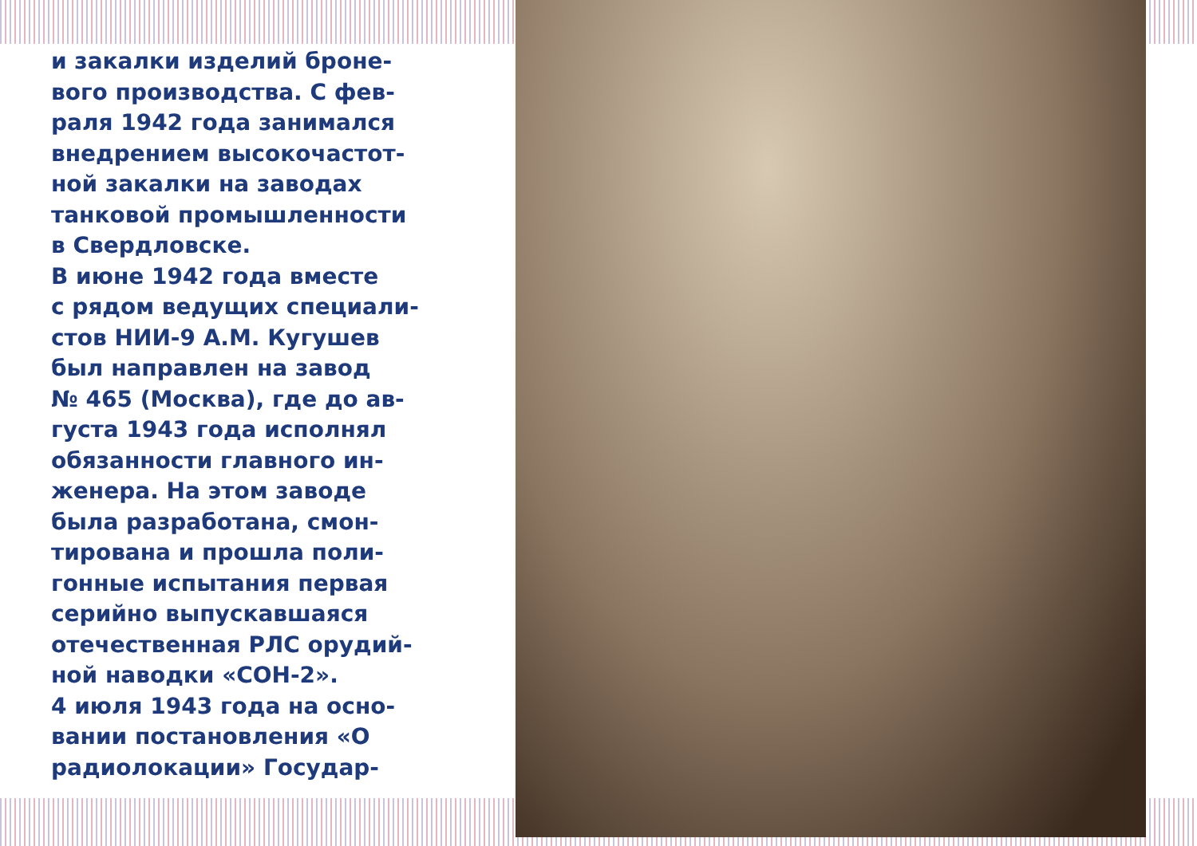и закалки изделий броне-
вого производства. С фев-
раля 1942 года занимался
внедрением высокочастот-
ной закалки на заводах
танковой промышленности
в Свердловске.
В июне 1942 года вместе
с рядом ведущих специали-
стов НИИ-9 А.М. Кугушев
был направлен на завод
№ 465 (Москва), где до ав-
густа 1943 года исполнял
обязанности главного ин-
женера. На этом заводе
была разработана, смон-
тирована и прошла поли-
гонные испытания первая
серийно выпускавшаяся
отечественная РЛС орудий-
ной наводки «СОН-2».
4 июля 1943 года на осно-
вании постановления «О
радиолокации» Государ-